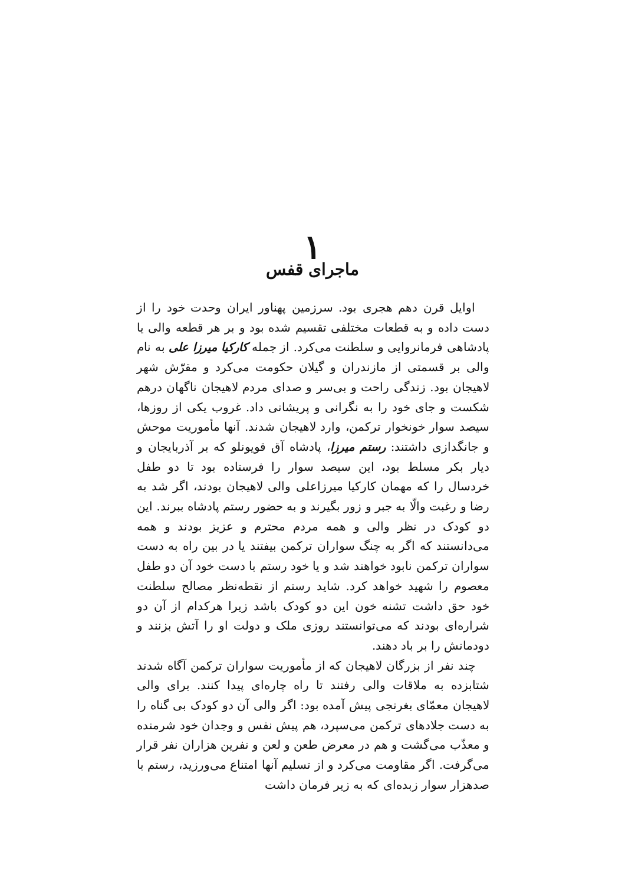۱
ماجرای قفس
اوایل قرن دهم هجری بود. سرزمین پهناور ایران وحدت خود را از دست داده و به قطعات مختلفی تقسیم شده بود و بر هر قطعه والی یا پادشاهی فرمانروایی و سلطنت می‌کرد. از جمله کارکیا میرزا علی به نام والی بر قسمتی از مازندران و گیلان حکومت می‌کرد و مقرّش شهر لاهیجان بود. زندگی راحت و بی‌سر و صدای مردم لاهیجان ناگهان درهم شکست و جای خود را به نگرانی و پریشانی داد. غروب یکی از روزها، سیصد سوار خونخوار ترکمن، وارد لاهیجان شدند. آنها مأموریت موحش و جانگدازی داشتند: رستم میرزا، پادشاه آق قویونلو که بر آذربایجان و دیار بکر مسلط بود، این سیصد سوار را فرستاده بود تا دو طفل خردسال را که مهمان کارکیا میرزاعلی والی لاهیجان بودند، اگر شد به رضا و رغبت والّا به جبر و زور بگیرند و به حضور رستم پادشاه ببرند. این دو کودک در نظر والی و همه مردم محترم و عزیز بودند و همه می‌دانستند که اگر به چنگ سواران ترکمن بیفتند یا در بین راه به دست سواران ترکمن نابود خواهند شد و یا خود رستم با دست خود آن دو طفل معصوم را شهید خواهد کرد. شاید رستم از نقطه‌نظر مصالح سلطنت خود حق داشت تشنه خون این دو کودک باشد زیرا هرکدام از آن دو شراره‌ای بودند که می‌توانستند روزی ملک و دولت او را آتش بزنند و دودمانش را بر باد دهند.
چند نفر از بزرگان لاهیجان که از مأموریت سواران ترکمن آگاه شدند شتابزده به ملاقات والی رفتند تا راه چاره‌ای پیدا کنند. برای والی لاهیجان معمّای بغرنجی پیش آمده بود: اگر والی آن دو کودک بی گناه را به دست جلادهای ترکمن می‌سپرد، هم پیش نفس و وجدان خود شرمنده و معذّب می‌گشت و هم در معرض طعن و لعن و نفرین هزاران نفر قرار می‌گرفت. اگر مقاومت می‌کرد و از تسلیم آنها امتناع می‌ورزید، رستم با صدهزار سوار زبده‌ای که به زیر فرمان داشت